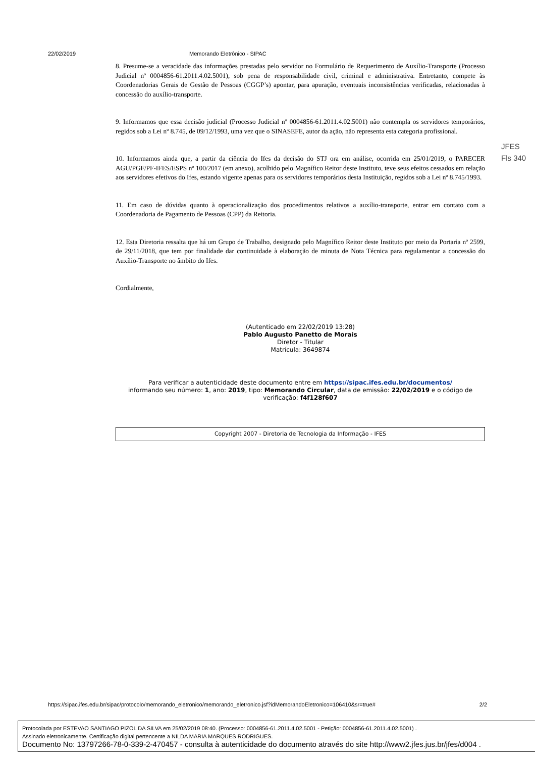22/02/2019 Memorando Eletrônico - SIPAC
JFES
Fls 340
8. Presume-se a veracidade das informações prestadas pelo servidor no Formulário de Requerimento de Auxílio-Transporte (Processo Judicial nº 0004856-61.2011.4.02.5001), sob pena de responsabilidade civil, criminal e administrativa. Entretanto, compete às Coordenadorias Gerais de Gestão de Pessoas (CGGP’s) apontar, para apuração, eventuais inconsistências verificadas, relacionadas à concessão do auxílio-transporte.
9. Informamos que essa decisão judicial (Processo Judicial nº 0004856-61.2011.4.02.5001) não contempla os servidores temporários, regidos sob a Lei nº 8.745, de 09/12/1993, uma vez que o SINASEFE, autor da ação, não representa esta categoria profissional.
10. Informamos ainda que, a partir da ciência do Ifes da decisão do STJ ora em análise, ocorrida em 25/01/2019, o PARECER AGU/PGF/PF-IFES/ESPS nº 100/2017 (em anexo), acolhido pelo Magnífico Reitor deste Instituto, teve seus efeitos cessados em relação aos servidores efetivos do Ifes, estando vigente apenas para os servidores temporários desta Instituição, regidos sob a Lei nº 8.745/1993.
11. Em caso de dúvidas quanto à operacionalização dos procedimentos relativos a auxílio-transporte, entrar em contato com a Coordenadoria de Pagamento de Pessoas (CPP) da Reitoria.
12. Esta Diretoria ressalta que há um Grupo de Trabalho, designado pelo Magnífico Reitor deste Instituto por meio da Portaria nº 2599, de 29/11/2018, que tem por finalidade dar continuidade à elaboração de minuta de Nota Técnica para regulamentar a concessão do Auxílio-Transporte no âmbito do Ifes.
Cordialmente,
(Autenticado em 22/02/2019 13:28)
Pablo Augusto Panetto de Morais
Diretor - Titular
Matrícula: 3649874
Para verificar a autenticidade deste documento entre em https://sipac.ifes.edu.br/documentos/
informando seu número: 1, ano: 2019, tipo: Memorando Circular, data de emissão: 22/02/2019 e o código de verificação: f4f128f607
Copyright 2007 - Diretoria de Tecnologia da Informação - IFES
https://sipac.ifes.edu.br/sipac/protocolo/memorando_eletronico/memorando_eletronico.jsf?idMemorandoEletronico=106410&sr=true# 2/2
Protocolada por ESTEVAO SANTIAGO PIZOL DA SILVA em 25/02/2019 08:40. (Processo: 0004856-61.2011.4.02.5001 - Petição: 0004856-61.2011.4.02.5001) .
Assinado eletronicamente. Certificação digital pertencente a NILDA MARIA MARQUES RODRIGUES.
Documento No: 13797266-78-0-339-2-470457 - consulta à autenticidade do documento através do site http://www2.jfes.jus.br/jfes/d004 .